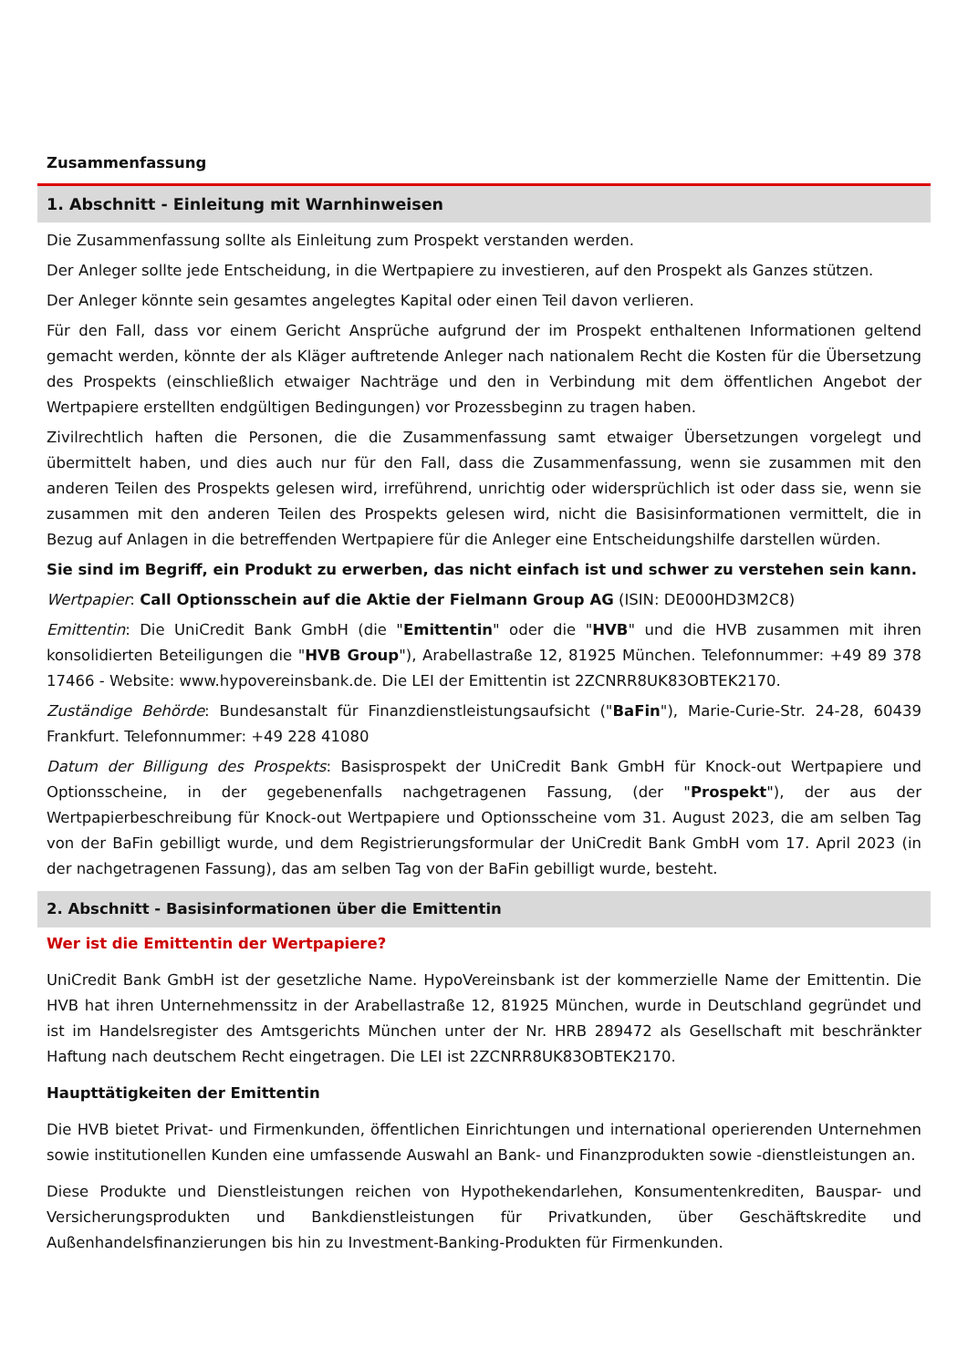Zusammenfassung
1. Abschnitt - Einleitung mit Warnhinweisen
Die Zusammenfassung sollte als Einleitung zum Prospekt verstanden werden.
Der Anleger sollte jede Entscheidung, in die Wertpapiere zu investieren, auf den Prospekt als Ganzes stützen.
Der Anleger könnte sein gesamtes angelegtes Kapital oder einen Teil davon verlieren.
Für den Fall, dass vor einem Gericht Ansprüche aufgrund der im Prospekt enthaltenen Informationen geltend gemacht werden, könnte der als Kläger auftretende Anleger nach nationalem Recht die Kosten für die Übersetzung des Prospekts (einschließlich etwaiger Nachträge und den in Verbindung mit dem öffentlichen Angebot der Wertpapiere erstellten endgültigen Bedingungen) vor Prozessbeginn zu tragen haben.
Zivilrechtlich haften die Personen, die die Zusammenfassung samt etwaiger Übersetzungen vorgelegt und übermittelt haben, und dies auch nur für den Fall, dass die Zusammenfassung, wenn sie zusammen mit den anderen Teilen des Prospekts gelesen wird, irreführend, unrichtig oder widersprüchlich ist oder dass sie, wenn sie zusammen mit den anderen Teilen des Prospekts gelesen wird, nicht die Basisinformationen vermittelt, die in Bezug auf Anlagen in die betreffenden Wertpapiere für die Anleger eine Entscheidungshilfe darstellen würden.
Sie sind im Begriff, ein Produkt zu erwerben, das nicht einfach ist und schwer zu verstehen sein kann.
Wertpapier: Call Optionsschein auf die Aktie der Fielmann Group AG (ISIN: DE000HD3M2C8)
Emittentin: Die UniCredit Bank GmbH (die "Emittentin" oder die "HVB" und die HVB zusammen mit ihren konsolidierten Beteiligungen die "HVB Group"), Arabellastraße 12, 81925 München. Telefonnummer: +49 89 378 17466 - Website: www.hypovereinsbank.de. Die LEI der Emittentin ist 2ZCNRR8UK83OBTEK2170.
Zuständige Behörde: Bundesanstalt für Finanzdienstleistungsaufsicht ("BaFin"), Marie-Curie-Str. 24-28, 60439 Frankfurt. Telefonnummer: +49 228 41080
Datum der Billigung des Prospekts: Basisprospekt der UniCredit Bank GmbH für Knock-out Wertpapiere und Optionsscheine, in der gegebenenfalls nachgetragenen Fassung, (der "Prospekt"), der aus der Wertpapierbeschreibung für Knock-out Wertpapiere und Optionsscheine vom 31. August 2023, die am selben Tag von der BaFin gebilligt wurde, und dem Registrierungsformular der UniCredit Bank GmbH vom 17. April 2023 (in der nachgetragenen Fassung), das am selben Tag von der BaFin gebilligt wurde, besteht.
2. Abschnitt - Basisinformationen über die Emittentin
Wer ist die Emittentin der Wertpapiere?
UniCredit Bank GmbH ist der gesetzliche Name. HypoVereinsbank ist der kommerzielle Name der Emittentin. Die HVB hat ihren Unternehmenssitz in der Arabellastraße 12, 81925 München, wurde in Deutschland gegründet und ist im Handelsregister des Amtsgerichts München unter der Nr. HRB 289472 als Gesellschaft mit beschränkter Haftung nach deutschem Recht eingetragen. Die LEI ist 2ZCNRR8UK83OBTEK2170.
Haupttätigkeiten der Emittentin
Die HVB bietet Privat- und Firmenkunden, öffentlichen Einrichtungen und international operierenden Unternehmen sowie institutionellen Kunden eine umfassende Auswahl an Bank- und Finanzprodukten sowie -dienstleistungen an.
Diese Produkte und Dienstleistungen reichen von Hypothekendarlehen, Konsumentenkrediten, Bauspar- und Versicherungsprodukten und Bankdienstleistungen für Privatkunden, über Geschäftskredite und Außenhandelsfinanzierungen bis hin zu Investment-Banking-Produkten für Firmenkunden.